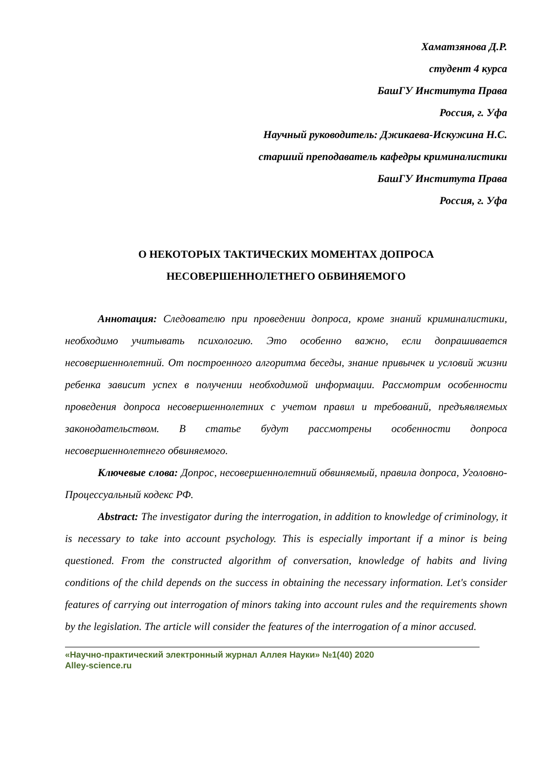Хаматзянова Д.Р.
студент 4 курса
БашГУ Института Права
Россия, г. Уфа
Научный руководитель: Джикаева-Искужина Н.С.
старший преподаватель кафедры криминалистики
БашГУ Института Права
Россия, г. Уфа
О НЕКОТОРЫХ ТАКТИЧЕСКИХ МОМЕНТАХ ДОПРОСА
НЕСОВЕРШЕННОЛЕТНЕГО ОБВИНЯЕМОГО
Аннотация: Следователю при проведении допроса, кроме знаний криминалистики, необходимо учитывать психологию. Это особенно важно, если допрашивается несовершеннолетний. От построенного алгоритма беседы, знание привычек и условий жизни ребенка зависит успех в получении необходимой информации. Рассмотрим особенности проведения допроса несовершеннолетних с учетом правил и требований, предъявляемых законодательством. В статье будут рассмотрены особенности допроса несовершеннолетнего обвиняемого.
Ключевые слова: Допрос, несовершеннолетний обвиняемый, правила допроса, Уголовно-Процессуальный кодекс РФ.
Abstract: The investigator during the interrogation, in addition to knowledge of criminology, it is necessary to take into account psychology. This is especially important if a minor is being questioned. From the constructed algorithm of conversation, knowledge of habits and living conditions of the child depends on the success in obtaining the necessary information. Let's consider features of carrying out interrogation of minors taking into account rules and the requirements shown by the legislation. The article will consider the features of the interrogation of a minor accused.
«Научно-практический электронный журнал Аллея Науки» №1(40) 2020
Alley-science.ru